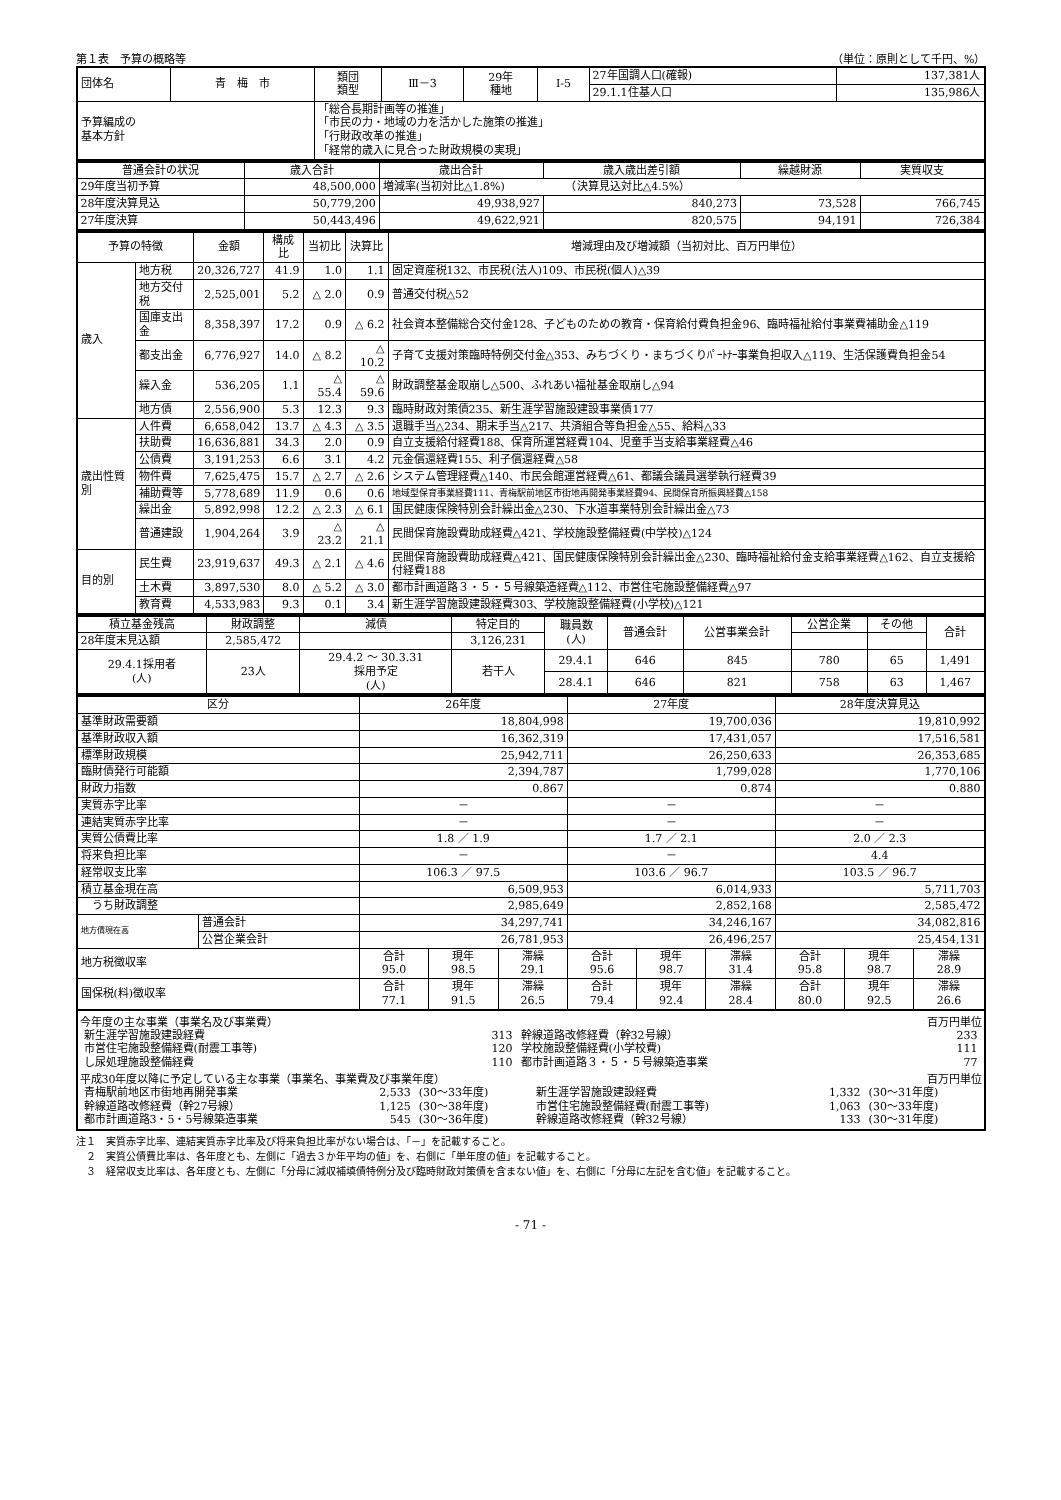第１表　予算の概略等 （単位：原則として千円、%）
| 団体名 | 青 梅 市 | 類団 類型 | Ⅲ－3 | 29年 種地 | Ⅰ-5 | 27年国調人口(確報) | 137,381人 |
| | | | | | | 29.1.1住基人口 | 135,986人 |
| 予算編成の 基本方針 | | 「総合長期計画等の推進」 「市民の力・地域の力を活かした施策の推進」 「行財政改革の推進」 「経常的歳入に見合った財政規模の実現」 | | | | | |
| 普通会計の状況 | 歳入合計 | 歳出合計 | 歳入歳出差引額 | 繰越財源 | 実質収支 |
| --- | --- | --- | --- | --- | --- |
| 29年度当初予算 | 48,500,000 | 増減率(当初対比△1.8%) （決算見込対比△4.5%） | | | |
| 28年度決算見込 | 50,779,200 | 49,938,927 | 840,273 | 73,528 | 766,745 |
| 27年度決算 | 50,443,496 | 49,622,921 | 820,575 | 94,191 | 726,384 |
| 予算の特徴 | | 金額 | 構成比 | 当初比 | 決算比 | 増減理由及び増減額（当初対比、百万円単位） |
| --- | --- | --- | --- | --- | --- | --- |
| 歳入 | 地方税 | 20,326,727 | 41.9 | 1.0 | 1.1 | 固定資産税132、市民税(法人)109、市民税(個人)△39 |
| | 地方交付税 | 2,525,001 | 5.2 | △ 2.0 | 0.9 | 普通交付税△52 |
| | 国庫支出金 | 8,358,397 | 17.2 | 0.9 | △ 6.2 | 社会資本整備総合交付金128、子どものための教育・保育給付費負担金96、臨時福祉給付事業費補助金△119 |
| | 都支出金 | 6,776,927 | 14.0 | △ 8.2 | △ 10.2 | 子育て支援対策臨時特例交付金△353、みちづくり・まちづくりﾊﾟｰﾄﾅｰ事業負担収入△119、生活保護費負担金54 |
| | 繰入金 | 536,205 | 1.1 | △ 55.4 | △ 59.6 | 財政調整基金取崩し△500、ふれあい福祉基金取崩し△94 |
| | 地方債 | 2,556,900 | 5.3 | 12.3 | 9.3 | 臨時財政対策債235、新生涯学習施設建設事業債177 |
| 歳出性質別 | 人件費 | 6,658,042 | 13.7 | △ 4.3 | △ 3.5 | 退職手当△234、期末手当△217、共済組合等負担金△55、給料△33 |
| | 扶助費 | 16,636,881 | 34.3 | 2.0 | 0.9 | 自立支援給付経費188、保育所運営経費104、児童手当支給事業経費△46 |
| | 公債費 | 3,191,253 | 6.6 | 3.1 | 4.2 | 元金償還経費155、利子償還経費△58 |
| | 物件費 | 7,625,475 | 15.7 | △ 2.7 | △ 2.6 | システム管理経費△140、市民会館運営経費△61、都議会議員選挙執行経費39 |
| | 補助費等 | 5,778,689 | 11.9 | 0.6 | 0.6 | 地域型保育事業経費111、青梅駅前地区市街地再開発事業経費94、民間保育所振興経費△158 |
| | 繰出金 | 5,892,998 | 12.2 | △ 2.3 | △ 6.1 | 国民健康保険特別会計繰出金△230、下水道事業特別会計繰出金△73 |
| | 普通建設 | 1,904,264 | 3.9 | △ 23.2 | △ 21.1 | 民間保育施設費助成経費△421、学校施設整備経費(中学校)△124 |
| 目的別 | 民生費 | 23,919,637 | 49.3 | △ 2.1 | △ 4.6 | 民間保育施設費助成経費△421、国民健康保険特別会計繰出金△230、臨時福祉給付金支給事業経費△162、自立支援給付経費188 |
| | 土木費 | 3,897,530 | 8.0 | △ 5.2 | △ 3.0 | 都市計画道路３・５・５号線築造経費△112、市営住宅施設整備経費△97 |
| | 教育費 | 4,533,983 | 9.3 | 0.1 | 3.4 | 新生涯学習施設建設経費303、学校施設整備経費(小学校)△121 |
| 積立基金残高 | 財政調整 | 減債 | 特定目的 | 職員数 (人) | 普通会計 | 公営事業会計 | 公営企業 | その他 | 合計 |
| --- | --- | --- | --- | --- | --- | --- | --- | --- | --- |
| 28年度末見込額 | 2,585,472 | | 3,126,231 | | | | | | |
| 29.4.1採用者 (人) | 23人 | 29.4.2 ～ 30.3.31 採用予定 (人) | 若干人 | 29.4.1 | 646 | 845 | 780 | 65 | 1,491 |
| | | | | 28.4.1 | 646 | 821 | 758 | 63 | 1,467 |
| 区分 | | 26年度 | | | 27年度 | | | 28年度決算見込 | | |
| --- | --- | --- | --- | --- | --- | --- | --- | --- | --- | --- |
| 基準財政需要額 | | 18,804,998 | | | 19,700,036 | | | 19,810,992 | | |
| 基準財政収入額 | | 16,362,319 | | | 17,431,057 | | | 17,516,581 | | |
| 標準財政規模 | | 25,942,711 | | | 26,250,633 | | | 26,353,685 | | |
| 臨財債発行可能額 | | 2,394,787 | | | 1,799,028 | | | 1,770,106 | | |
| 財政力指数 | | 0.867 | | | 0.874 | | | 0.880 | | |
| 実質赤字比率 | | － | | | － | | | － | | |
| 連結実質赤字比率 | | － | | | － | | | － | | |
| 実質公債費比率 | | 1.8 ／ 1.9 | | | 1.7 ／ 2.1 | | | 2.0 ／ 2.3 | | |
| 将来負担比率 | | － | | | － | | | 4.4 | | |
| 経常収支比率 | | 106.3 ／ 97.5 | | | 103.6 ／ 96.7 | | | 103.5 ／ 96.7 | | |
| 積立基金現在高 | | 6,509,953 | | | 6,014,933 | | | 5,711,703 | | |
| うち財政調整 | | 2,985,649 | | | 2,852,168 | | | 2,585,472 | | |
| 地方債現在高 | 普通会計 | 34,297,741 | | | 34,246,167 | | | 34,082,816 | | |
| | 公営企業会計 | 26,781,953 | | | 26,496,257 | | | 25,454,131 | | |
| 地方税徴収率 | | 合計 95.0 | 現年 98.5 | 滞繰 29.1 | 合計 95.6 | 現年 98.7 | 滞繰 31.4 | 合計 95.8 | 現年 98.7 | 滞繰 28.9 |
| 国保税(料)徴収率 | | 合計 77.1 | 現年 91.5 | 滞繰 26.5 | 合計 79.4 | 現年 92.4 | 滞繰 28.4 | 合計 80.0 | 現年 92.5 | 滞繰 26.6 |
今年度の主な事業（事業名及び事業費） 百万円単位
| 新生涯学習施設建設経費 | 313 | 幹線道路改修経費（幹32号線） | 233 |
| 市営住宅施設整備経費(耐震工事等) | 120 | 学校施設整備経費(小学校費) | 111 |
| し尿処理施設整備経費 | 110 | 都市計画道路３・５・５号線築造事業 | 77 |
平成30年度以降に予定している主な事業（事業名、事業費及び事業年度） 百万円単位
| 青梅駅前地区市街地再開発事業 | 2,533 | (30～33年度) | 新生涯学習施設建設経費 | 1,332 | (30～31年度) |
| 幹線道路改修経費（幹27号線） | 1,125 | (30～38年度) | 市営住宅施設整備経費(耐震工事等) | 1,063 | (30～33年度) |
| 都市計画道路3・5・5号線築造事業 | 545 | (30～36年度) | 幹線道路改修経費（幹32号線） | 133 | (30～31年度) |
注１　実質赤字比率、連結実質赤字比率及び将来負担比率がない場合は、「－」を記載すること。
　２　実質公債費比率は、各年度とも、左側に「過去３か年平均の値」を、右側に「単年度の値」を記載すること。
　３　経常収支比率は、各年度とも、左側に「分母に減収補填債特例分及び臨時財政対策債を含まない値」を、右側に「分母に左記を含む値」を記載すること。
- 71 -